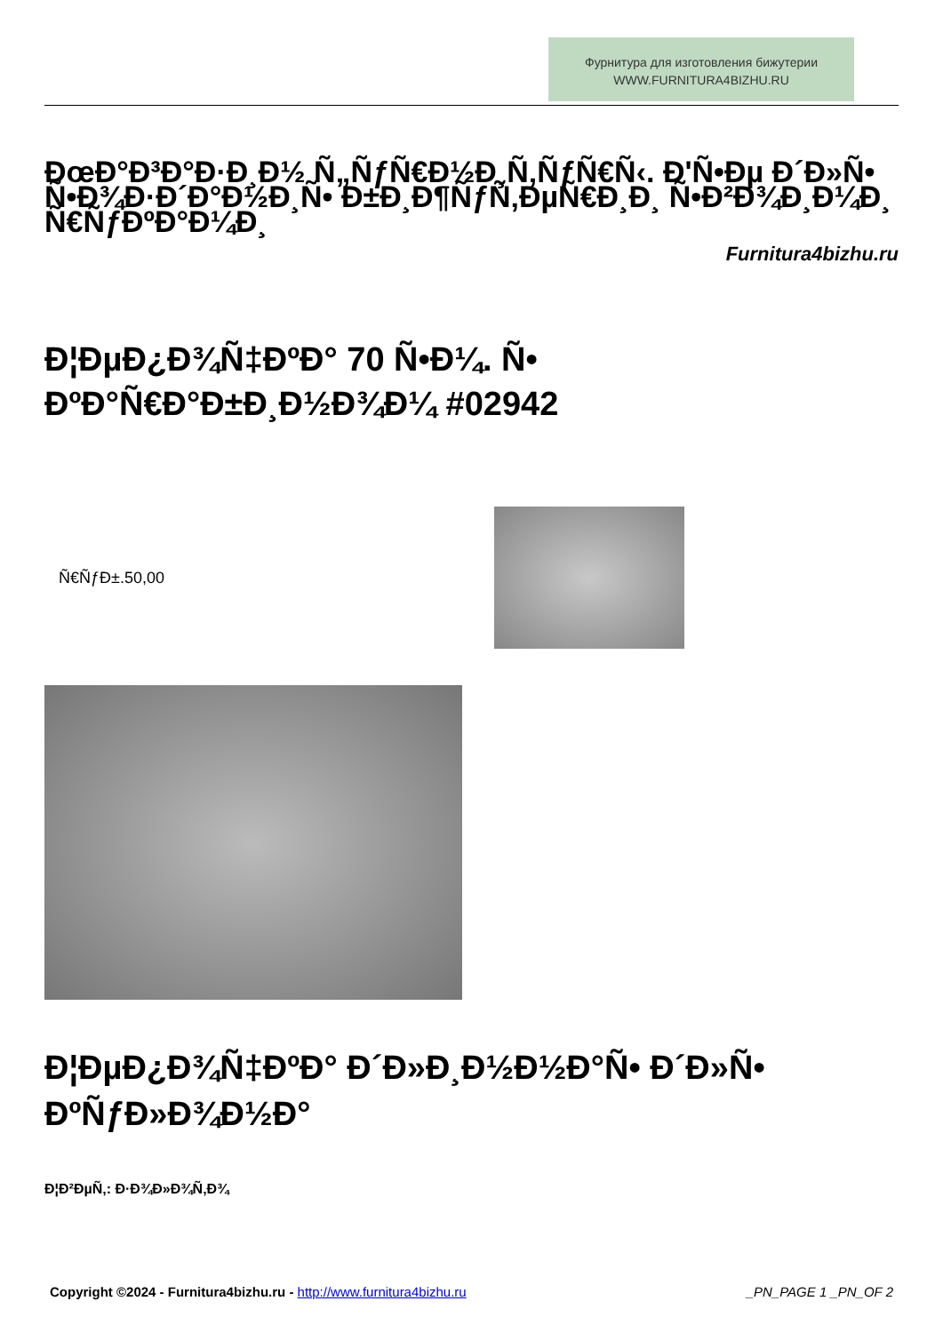Фурнитура для изготовления бижутерии
WWW.FURNITURA4BIZHU.RU
ÐœÐ°Ð³Ð°Ð·Ð¸Ð½ Ñ„ÑƒÑ€Ð½Ð¸Ñ‚ÑƒÑ€Ñ‹. Ð'Ñ•Ðµ Ð´Ð»Ñ• Ñ•Ð¾Ð·Ð´Ð°Ð½Ð¸Ñ• Ð±Ð¸Ð¶ÑƒÑ‚ÐµÑ€Ð¸Ð¸ Ñ•Ð²Ð¾Ð¸Ð¼Ð¸ Ñ€ÑƒÐºÐ°Ð¼Ð¸
Furnitura4bizhu.ru
Ð¦ÐµÐ¿Ð¾Ñ‡ÐºÐ° 70 Ñ•Ð¼. Ñ• ÐºÐ°Ñ€Ð°Ð±Ð¸Ð½Ð¾Ð¼ #02942
Ñ€ÑƒÐ±.50,00
Ð¦ÐµÐ¿Ð¾Ñ‡ÐºÐ° Ð´Ð»Ð¸Ð½Ð½Ð°Ñ• Ð´Ð»Ñ• ÐºÑƒÐ»Ð¾Ð½Ð°
Ð¦Ð²ÐµÑ‚: Ð·Ð¾Ð»Ð¾Ñ‚Ð¾
Copyright ©2024 - Furnitura4bizhu.ru - http://www.furnitura4bizhu.ru _PN_PAGE 1 _PN_OF 2